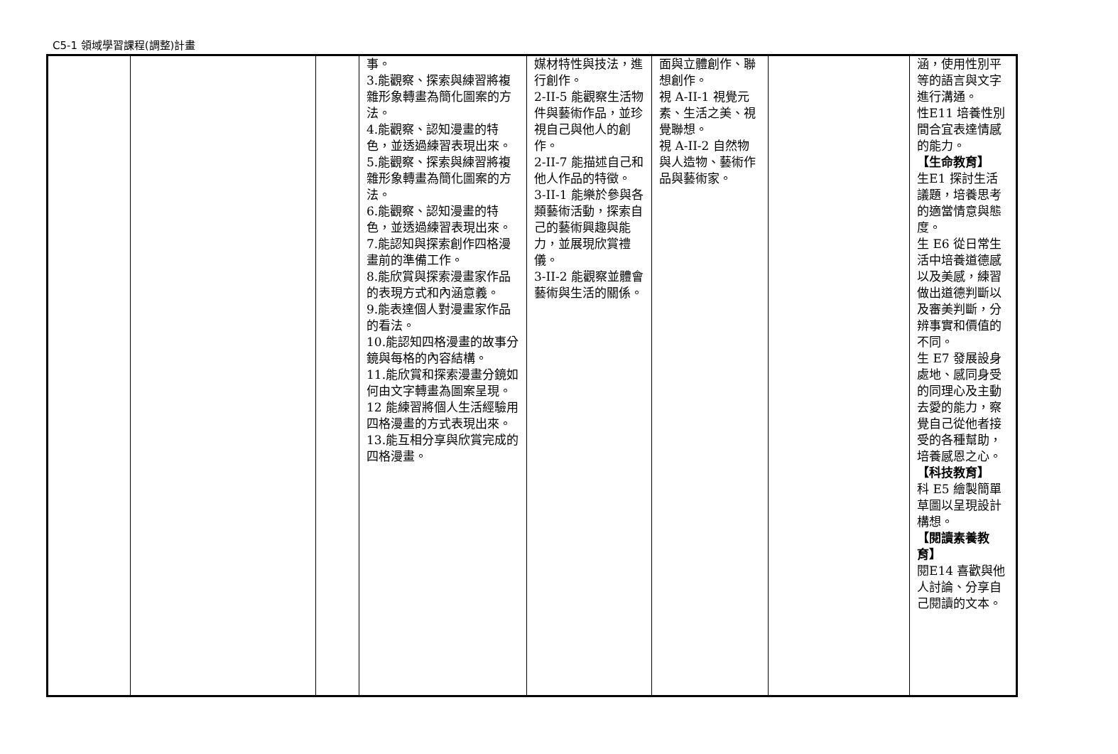C5-1 領域學習課程(調整)計畫
| | | | 事。 3.能觀察、探索與練習將複雜形象轉畫為簡化圖案的方法。 4.能觀察、認知漫畫的特色，並透過練習表現出來。 5.能觀察、探索與練習將複雜形象轉畫為簡化圖案的方法。 6.能觀察、認知漫畫的特色，並透過練習表現出來。 7.能認知與探索創作四格漫畫前的準備工作。 8.能欣賞與探索漫畫家作品的表現方式和內涵意義。 9.能表達個人對漫畫家作品的看法。 10.能認知四格漫畫的故事分鏡與每格的內容結構。 11.能欣賞和探索漫畫分鏡如何由文字轉畫為圖案呈現。 12 能練習將個人生活經驗用四格漫畫的方式表現出來。 13.能互相分享與欣賞完成的四格漫畫。 | 媒材特性與技法，進行創作。 2-II-5 能觀察生活物件與藝術作品，並珍視自己與他人的創作。 2-II-7 能描述自己和他人作品的特徵。 3-II-1 能樂於參與各類藝術活動，探索自己的藝術興趣與能力，並展現欣賞禮儀。 3-II-2 能觀察並體會藝術與生活的關係。 | 面與立體創作、聯想創作。 視 A-II-1 視覺元素、生活之美、視覺聯想。 視 A-II-2 自然物與人造物、藝術作品與藝術家。 | | 涵，使用性別平等的語言與文字進行溝通。 性E11 培養性別間合宜表達情感的能力。 【生命教育】 生E1 探討生活議題，培養思考的適當情意與態度。 生 E6 從日常生活中培養道德感以及美感，練習做出道德判斷以及審美判斷，分辨事實和價值的不同。 生 E7 發展設身處地、感同身受的同理心及主動去愛的能力，察覺自己從他者接受的各種幫助，培養感恩之心。 【科技教育】 科 E5 繪製簡單草圖以呈現設計構想。 【閱讀素養教育】 閱E14 喜歡與他人討論、分享自己閱讀的文本。 |